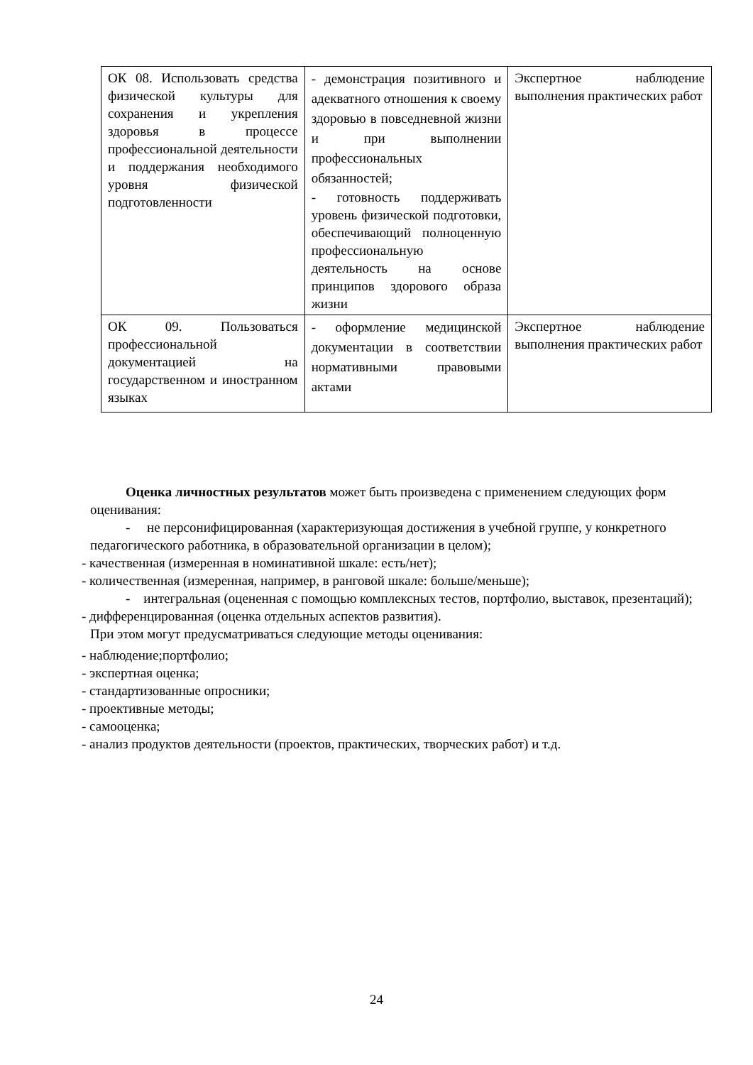| ОК 08. Использовать средства физической культуры для сохранения и укрепления здоровья в процессе профессиональной деятельности и поддержания необходимого уровня физической подготовленности | - демонстрация позитивного и адекватного отношения к своему здоровью в повседневной жизни и при выполнении профессиональных обязанностей; - готовность поддерживать уровень физической подготовки, обеспечивающий полноценную профессиональную деятельность на основе принципов здорового образа жизни | Экспертное наблюдение выполнения практических работ |
| ОК 09. Пользоваться профессиональной документацией на государственном и иностранном языках | - оформление медицинской документации в соответствии нормативными правовыми актами | Экспертное наблюдение выполнения практических работ |
Оценка личностных результатов может быть произведена с применением следующих форм оценивания:
- не персонифицированная (характеризующая достижения в учебной группе, у конкретного педагогического работника, в образовательной организации в целом);
- качественная (измеренная в номинативной шкале: есть/нет);
- количественная (измеренная, например, в ранговой шкале: больше/меньше);
- интегральная (оцененная с помощью комплексных тестов, портфолио, выставок, презентаций);
- дифференцированная (оценка отдельных аспектов развития).
При этом могут предусматриваться следующие методы оценивания:
- наблюдение;портфолио;
- экспертная оценка;
- стандартизованные опросники;
- проективные методы;
- самооценка;
- анализ продуктов деятельности (проектов, практических, творческих работ) и т.д.
24